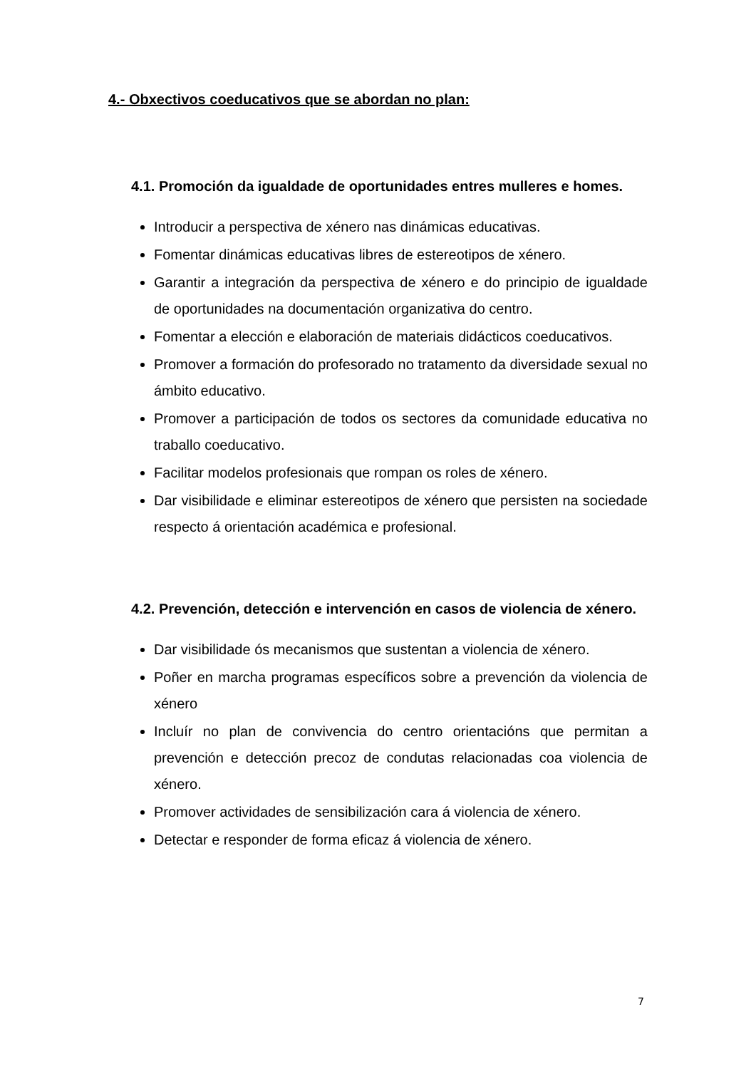4.- Obxectivos coeducativos que se abordan no plan:
4.1. Promoción da igualdade de oportunidades entres mulleres e homes.
Introducir a perspectiva de xénero nas dinámicas educativas.
Fomentar dinámicas educativas libres de estereotipos de xénero.
Garantir a integración da perspectiva de xénero e do principio de igualdade de oportunidades na documentación organizativa do centro.
Fomentar a elección e elaboración de materiais didácticos coeducativos.
Promover a formación do profesorado no tratamento da diversidade sexual no ámbito educativo.
Promover a participación de todos os sectores da comunidade educativa no traballo coeducativo.
Facilitar modelos profesionais que rompan os roles de xénero.
Dar visibilidade e eliminar estereotipos de xénero que persisten na sociedade respecto á orientación académica e profesional.
4.2. Prevención, detección e intervención en casos de violencia de xénero.
Dar visibilidade ós mecanismos que sustentan a violencia de xénero.
Poñer en marcha programas específicos sobre a prevención da violencia de xénero
Incluír no plan de convivencia do centro orientacións que permitan a prevención e detección precoz de condutas relacionadas coa violencia de xénero.
Promover actividades de sensibilización cara á violencia de xénero.
Detectar e responder de forma eficaz á violencia de xénero.
7